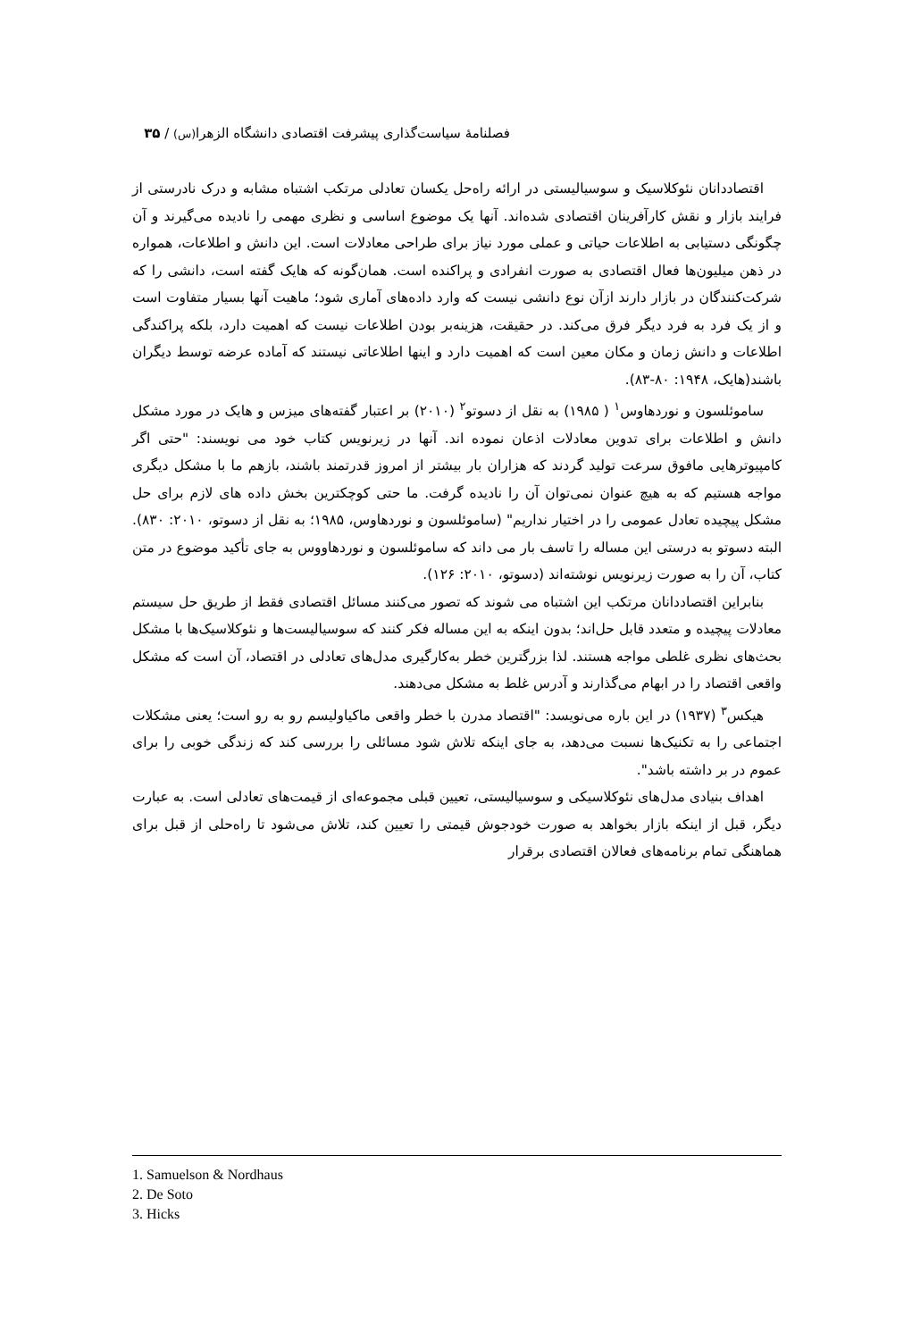فصلنامۀ سیاست‌گذاری پیشرفت اقتصادی دانشگاه الزهرا(س) / ۳۵
اقتصاددانان نئوکلاسیک و سوسیالیستی در ارائه راه‌حل یکسان تعادلی مرتکب اشتباه مشابه و درک نادرستی از فرایند بازار و نقش کارآفرینان اقتصادی شده‌اند. آنها یک موضوع اساسی و نظری مهمی را نادیده می‌گیرند و آن چگونگی دستیابی به اطلاعات حیاتی و عملی مورد نیاز برای طراحی معادلات است. این دانش و اطلاعات، همواره در ذهن میلیون‌ها فعال اقتصادی به صورت انفرادی و پراکنده است. همان‌گونه که هایک گفته است، دانشی را که شرکت‌کنندگان در بازار دارند ازآن نوع دانشی نیست که وارد داده‌های آماری شود؛ ماهیت آنها بسیار متفاوت است و از یک فرد به فرد دیگر فرق می‌کند. در حقیقت، هزینه‌بر بودن اطلاعات نیست که اهمیت دارد، بلکه پراکندگی اطلاعات و دانش زمان و مکان معین است که اهمیت دارد و اینها اطلاعاتی نیستند که آماده عرضه توسط دیگران باشند(هایک، ۱۹۴۸: ۸۰-۸۳).
ساموئلسون و نوردهاوس<sup>۱</sup> ( ۱۹۸۵) به نقل از دسوتو<sup>۲</sup> (۲۰۱۰) بر اعتبار گفته‌های میزس و هایک در مورد مشکل دانش و اطلاعات برای تدوین معادلات اذعان نموده اند. آنها در زیرنویس کتاب خود می نویسند: "حتی اگر کامپیوترهایی مافوق سرعت تولید گردند که هزاران بار بیشتر از امروز قدرتمند باشند، بازهم ما با مشکل دیگری مواجه هستیم که به هیچ عنوان نمی‌توان آن را نادیده گرفت. ما حتی کوچکترین بخش داده های لازم برای حل مشکل پیچیده تعادل عمومی را در اختیار نداریم" (ساموئلسون و نوردهاوس، ۱۹۸۵؛ به نقل از دسوتو، ۲۰۱۰: ۸۳۰). البته دسوتو به درستی این مساله را تاسف بار می داند که ساموئلسون و نوردهاووس به جای تأکید موضوع در متن کتاب، آن را به صورت زیرنویس نوشته‌اند (دسوتو، ۲۰۱۰: ۱۲۶).
بنابراین اقتصاددانان مرتکب این اشتباه می شوند که تصور می‌کنند مسائل اقتصادی فقط از طریق حل سیستم معادلات پیچیده و متعدد قابل حل‌اند؛ بدون اینکه به این مساله فکر کنند که سوسیالیست‌ها و نئوکلاسیک‌ها با مشکل بحث‌های نظری غلطی مواجه هستند. لذا بزرگترین خطر به‌کارگیری مدل‌های تعادلی در اقتصاد، آن است که مشکل واقعی اقتصاد را در ابهام می‌گذارند و آدرس غلط به مشکل می‌دهند.
هیکس<sup>۳</sup> (۱۹۳۷) در این باره می‌نویسد: "اقتصاد مدرن با خطر واقعی ماکیاولیسم رو به رو است؛ یعنی مشکلات اجتماعی را به تکنیک‌ها نسبت می‌دهد، به جای اینکه تلاش شود مسائلی را بررسی کند که زندگی خوبی را برای عموم در بر داشته باشد".
اهداف بنیادی مدل‌های نئوکلاسیکی و سوسیالیستی، تعیین قبلی مجموعه‌ای از قیمت‌های تعادلی است. به عبارت دیگر، قبل از اینکه بازار بخواهد به صورت خودجوش قیمتی را تعیین کند، تلاش می‌شود تا راه‌حلی از قبل برای هماهنگی تمام برنامه‌های فعالان اقتصادی برقرار
1. Samuelson & Nordhaus
2. De Soto
3. Hicks